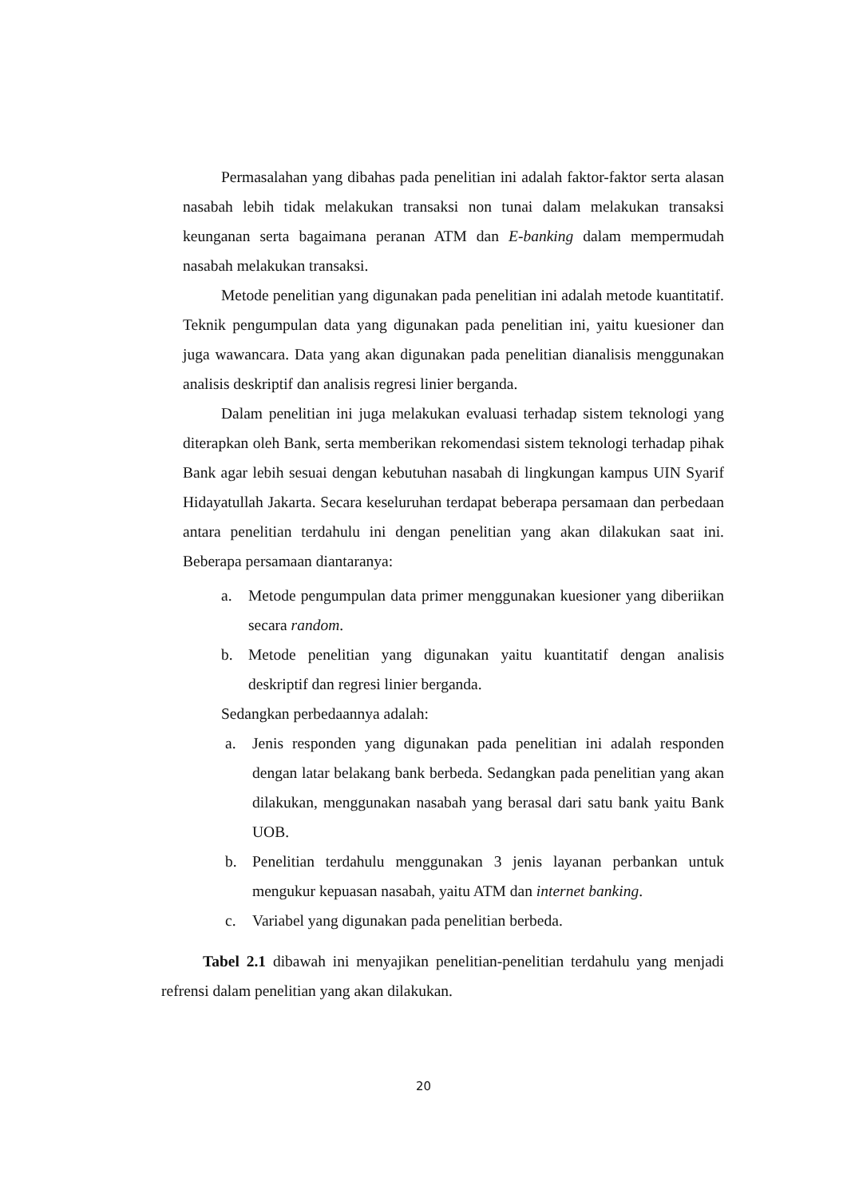Permasalahan yang dibahas pada penelitian ini adalah faktor-faktor serta alasan nasabah lebih tidak melakukan transaksi non tunai dalam melakukan transaksi keunganan serta bagaimana peranan ATM dan E-banking dalam mempermudah nasabah melakukan transaksi.
Metode penelitian yang digunakan pada penelitian ini adalah metode kuantitatif. Teknik pengumpulan data yang digunakan pada penelitian ini, yaitu kuesioner dan juga wawancara. Data yang akan digunakan pada penelitian dianalisis menggunakan analisis deskriptif dan analisis regresi linier berganda.
Dalam penelitian ini juga melakukan evaluasi terhadap sistem teknologi yang diterapkan oleh Bank, serta memberikan rekomendasi sistem teknologi terhadap pihak Bank agar lebih sesuai dengan kebutuhan nasabah di lingkungan kampus UIN Syarif Hidayatullah Jakarta. Secara keseluruhan terdapat beberapa persamaan dan perbedaan antara penelitian terdahulu ini dengan penelitian yang akan dilakukan saat ini. Beberapa persamaan diantaranya:
a. Metode pengumpulan data primer menggunakan kuesioner yang diberiikan secara random.
b. Metode penelitian yang digunakan yaitu kuantitatif dengan analisis deskriptif dan regresi linier berganda.
Sedangkan perbedaannya adalah:
a. Jenis responden yang digunakan pada penelitian ini adalah responden dengan latar belakang bank berbeda. Sedangkan pada penelitian yang akan dilakukan, menggunakan nasabah yang berasal dari satu bank yaitu Bank UOB.
b. Penelitian terdahulu menggunakan 3 jenis layanan perbankan untuk mengukur kepuasan nasabah, yaitu ATM dan internet banking.
c. Variabel yang digunakan pada penelitian berbeda.
Tabel 2.1 dibawah ini menyajikan penelitian-penelitian terdahulu yang menjadi refrensi dalam penelitian yang akan dilakukan.
20